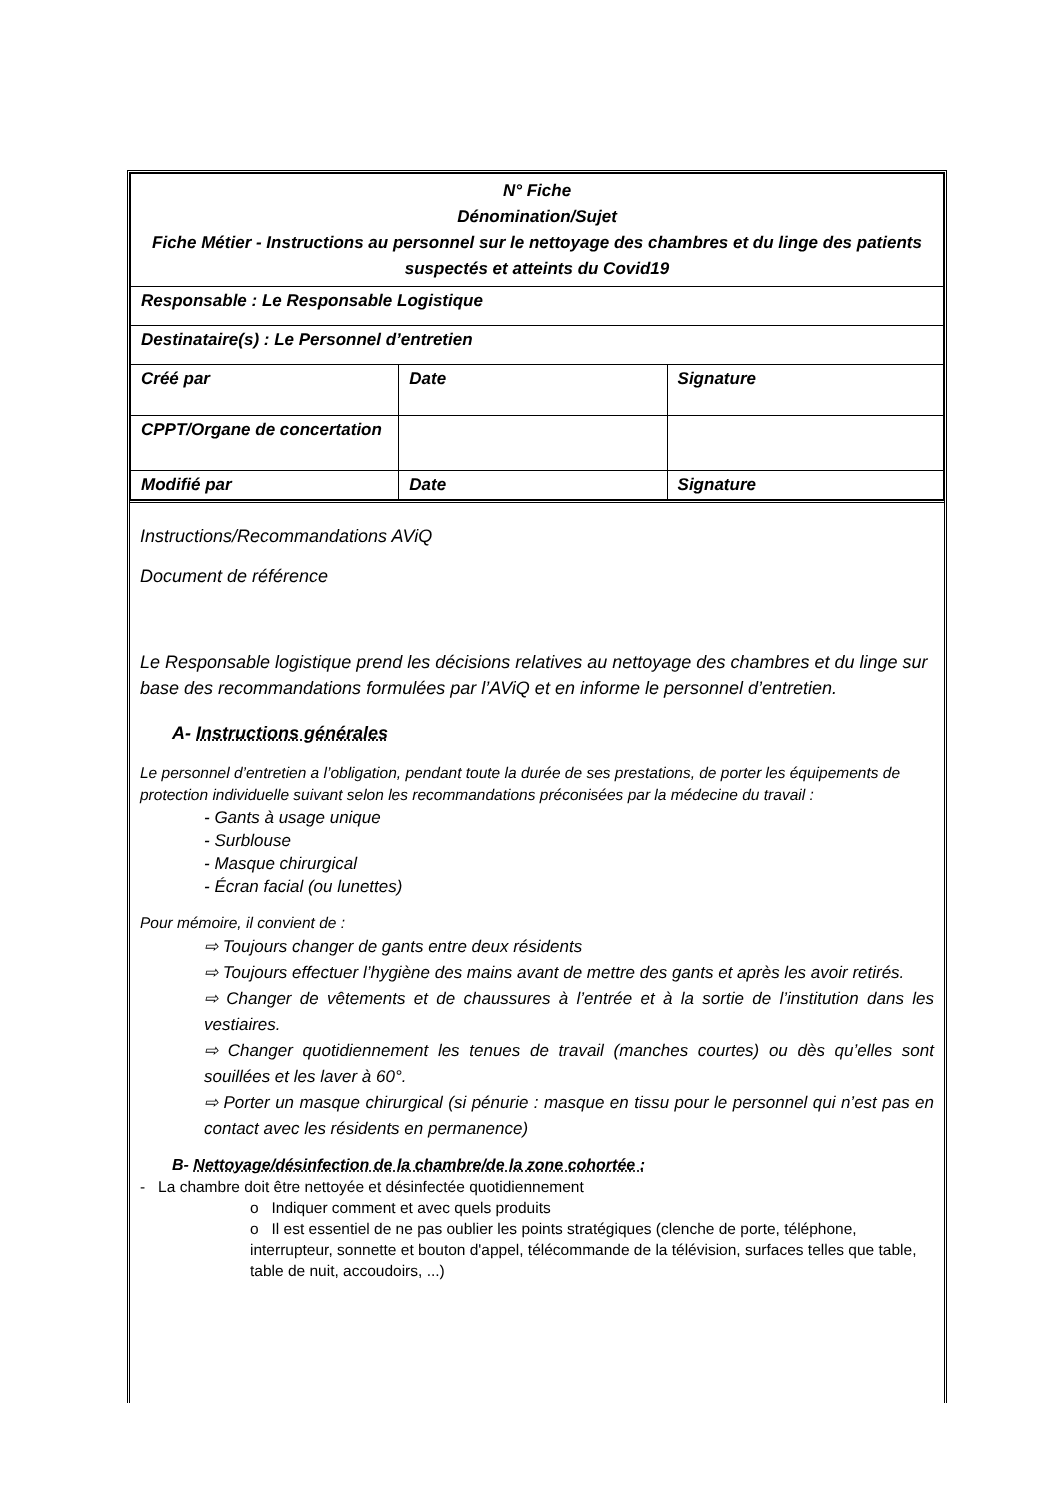| N° Fiche Dénomination/Sujet Fiche Métier - Instructions au personnel sur le nettoyage des chambres et du linge des patients suspectés et atteints du Covid19 | | |
| Responsable : Le Responsable Logistique | | |
| Destinataire(s) : Le Personnel d’entretien | | |
| Créé par | Date | Signature |
| CPPT/Organe de concertation | | |
| Modifié par | Date | Signature |
Instructions/Recommandations AViQ
Document de référence
Le Responsable logistique prend les décisions relatives au nettoyage des chambres et du linge sur base des recommandations formulées par l’AViQ et en informe le personnel d’entretien.
A- Instructions générales
Le personnel d’entretien a l’obligation, pendant toute la durée de ses prestations, de porter les équipements de protection individuelle suivant selon les recommandations préconisées par la médecine du travail :
- Gants à usage unique
- Surblouse
- Masque chirurgical
- Écran facial (ou lunettes)
Pour mémoire, il convient de :
⇨ Toujours changer de gants entre deux résidents
⇨ Toujours effectuer l’hygiène des mains avant de mettre des gants et après les avoir retirés.
⇨ Changer de vêtements et de chaussures à l’entrée et à la sortie de l’institution dans les vestiaires.
⇨ Changer quotidiennement les tenues de travail (manches courtes) ou dès qu’elles sont souillées et les laver à 60°.
⇨ Porter un masque chirurgical (si pénurie : masque en tissu pour le personnel qui n’est pas en contact avec les résidents en permanence)
B- Nettoyage/désinfection de la chambre/de la zone cohortée :
- La chambre doit être nettoyée et désinfectée quotidiennement
o Indiquer comment et avec quels produits
o Il est essentiel de ne pas oublier les points stratégiques (clenche de porte, téléphone, interrupteur, sonnette et bouton d'appel, télécommande de la télévision, surfaces telles que table, table de nuit, accoudoirs, ...)